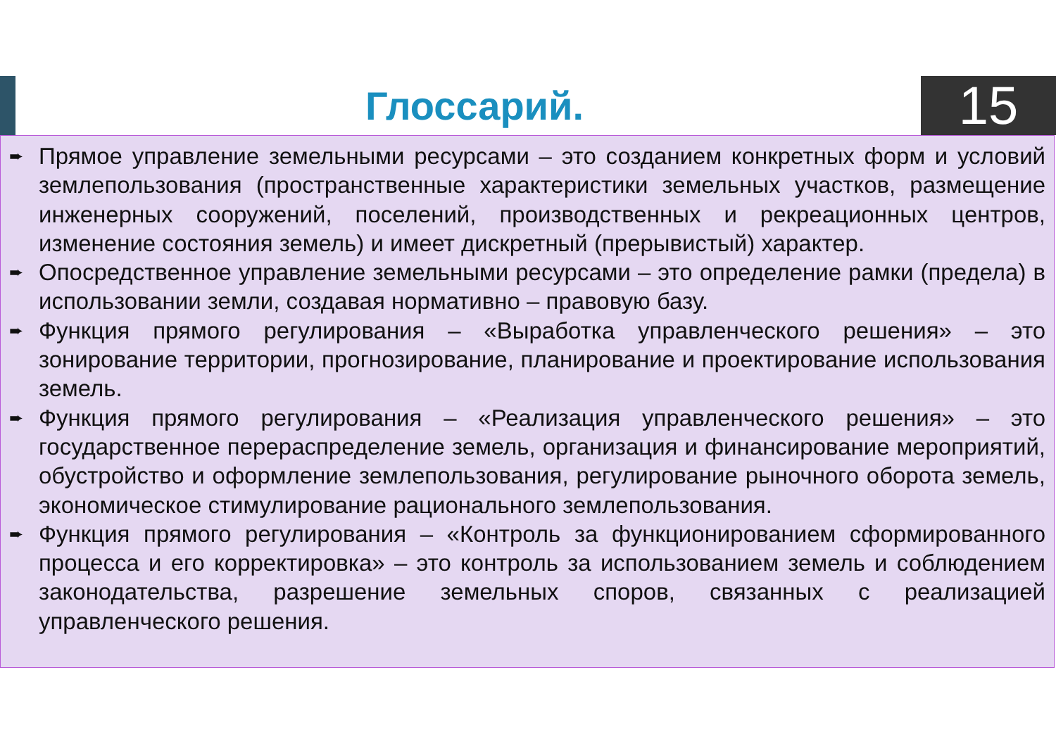Глоссарий.
15
➨
Прямое управление земельными ресурсами – это созданием конкретных форм и условий землепользования (пространственные характеристики земельных участков, размещение инженерных сооружений, поселений, производственных и рекреационных центров, изменение состояния земель) и имеет дискретный (прерывистый) характер.
➨
Опосредственное управление земельными ресурсами – это определение рамки (предела) в использовании земли, создавая нормативно – правовую базу.
➨
Функция прямого регулирования – «Выработка управленческого решения» – это зонирование территории, прогнозирование, планирование и проектирование использования земель.
➨
Функция прямого регулирования – «Реализация управленческого решения» – это государственное перераспределение земель, организация и финансирование мероприятий, обустройство и оформление землепользования, регулирование рыночного оборота земель, экономическое стимулирование рационального землепользования.
➨
Функция прямого регулирования – «Контроль за функционированием сформированного процесса и его корректировка» – это контроль за использованием земель и соблюдением законодательства, разрешение земельных споров, связанных с реализацией управленческого решения.